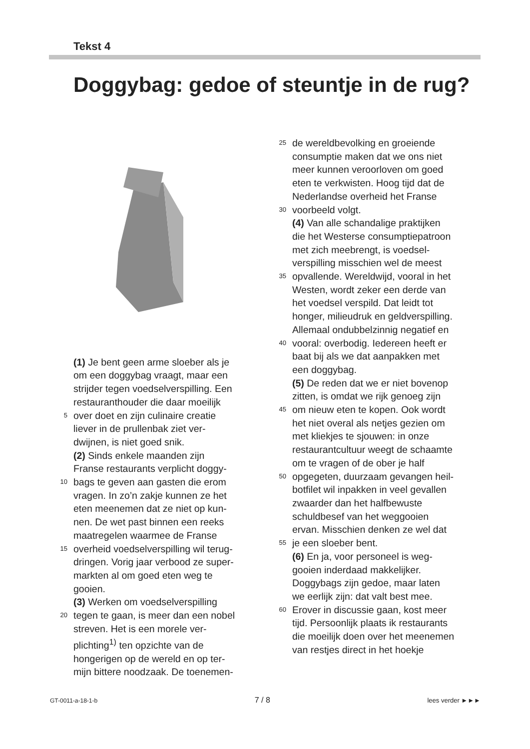Tekst 4
Doggybag: gedoe of steuntje in de rug?
(1) Je bent geen arme sloeber als je
om een doggybag vraagt, maar een
strijder tegen voedselverspilling. Een
restauranthouder die daar moeilijk
5 over doet en zijn culinaire creatie
liever in de prullenbak ziet ver-
dwijnen, is niet goed snik.
(2) Sinds enkele maanden zijn
Franse restaurants verplicht doggy-
10 bags te geven aan gasten die erom
vragen. In zo’n zakje kunnen ze het
eten meenemen dat ze niet op kun-
nen. De wet past binnen een reeks
maatregelen waarmee de Franse
15 overheid voedselverspilling wil terug-
dringen. Vorig jaar verbood ze super-
markten al om goed eten weg te
gooien.
(3) Werken om voedselverspilling
20 tegen te gaan, is meer dan een nobel
streven. Het is een morele ver-
plichting<sup>1)</sup> ten opzichte van de
hongerigen op de wereld en op ter-
mijn bittere noodzaak. De toenemen-
25 de wereldbevolking en groeiende
consumptie maken dat we ons niet
meer kunnen veroorloven om goed
eten te verkwisten. Hoog tijd dat de
Nederlandse overheid het Franse
30 voorbeeld volgt.
(4) Van alle schandalige praktijken
die het Westerse consumptiepatroon
met zich meebrengt, is voedsel-
verspilling misschien wel de meest
35 opvallende. Wereldwijd, vooral in het
Westen, wordt zeker een derde van
het voedsel verspild. Dat leidt tot
honger, milieudruk en geldverspilling.
Allemaal ondubbelzinnig negatief en
40 vooral: overbodig. Iedereen heeft er
baat bij als we dat aanpakken met
een doggybag.
(5) De reden dat we er niet bovenop
zitten, is omdat we rijk genoeg zijn
45 om nieuw eten te kopen. Ook wordt
het niet overal als netjes gezien om
met kliekjes te sjouwen: in onze
restaurantcultuur weegt de schaamte
om te vragen of de ober je half
50 opgegeten, duurzaam gevangen heil-
botfilet wil inpakken in veel gevallen
zwaarder dan het halfbewuste
schuldbesef van het weggooien
ervan. Misschien denken ze wel dat
55 je een sloeber bent.
(6) En ja, voor personeel is weg-
gooien inderdaad makkelijker.
Doggybags zijn gedoe, maar laten
we eerlijk zijn: dat valt best mee.
60 Erover in discussie gaan, kost meer
tijd. Persoonlijk plaats ik restaurants
die moeilijk doen over het meenemen
van restjes direct in het hoekje
GT-0011-a-18-1-b 7 / 8 lees verder ►►►